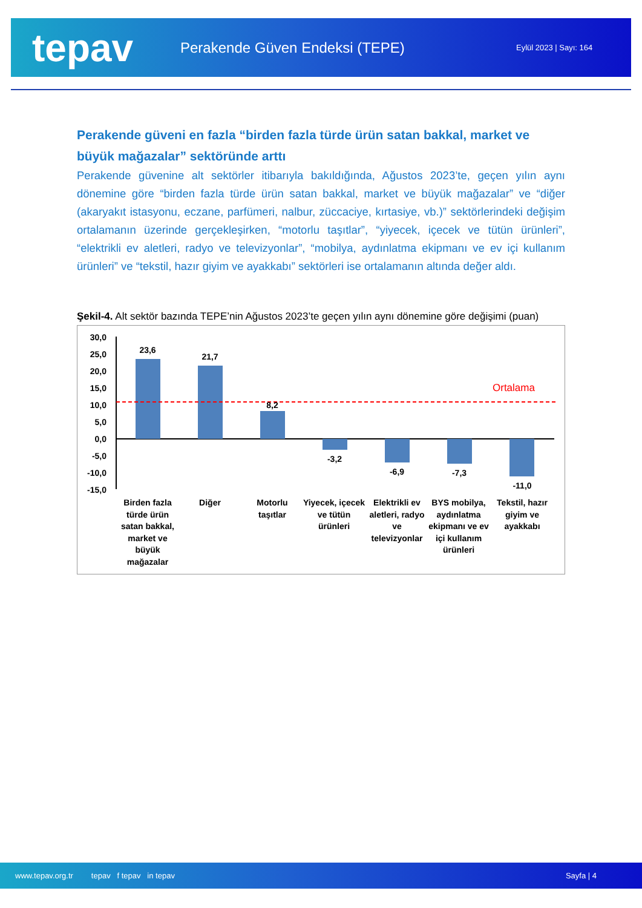tepav
Perakende Güven Endeksi (TEPE)
Eylül 2023 | Sayı: 164
Perakende güveni en fazla “birden fazla türde ürün satan bakkal, market ve büyük mağazalar” sektöründe arttı
Perakende güvenine alt sektörler itibarıyla bakıldığında, Ağustos 2023’te, geçen yılın aynı dönemine göre “birden fazla türde ürün satan bakkal, market ve büyük mağazalar” ve “diğer (akaryakıt istasyonu, eczane, parfümeri, nalbur, züccaciye, kırtasiye, vb.)” sektörlerindeki değişim ortalamanın üzerinde gerçekleşirken, “motorlu taşıtlar”, “yiyecek, içecek ve tütün ürünleri”, “elektrikli ev aletleri, radyo ve televizyonlar”, “mobilya, aydınlatma ekipmanı ve ev içi kullanım ürünleri” ve “tekstil, hazır giyim ve ayakkabı” sektörleri ise ortalamanın altında değer aldı.
Şekil-4. Alt sektör bazında TEPE’nin Ağustos 2023’te geçen yılın aynı dönemine göre değişimi (puan)
30,0
25,0
20,0
15,0
10,0
5,0
0,0
-5,0
-10,0
-15,0
Ortalama
23,6
21,7
8,2
-3,2
-6,9
-7,3
-11,0
Birden fazla
türde ürün
satan bakkal,
market ve
büyük
mağazalar
Diğer
Motorlu
taşıtlar
Yiyecek, içecek
ve tütün
ürünleri
Elektrikli ev
aletleri, radyo
ve
televizyonlar
BYS mobilya,
aydınlatma
ekipmanı ve ev
içi kullanım
ürünleri
Tekstil, hazır
giyim ve
ayakkabı
www.tepav.org.tr tepav f tepav in tepav Sayfa | 4